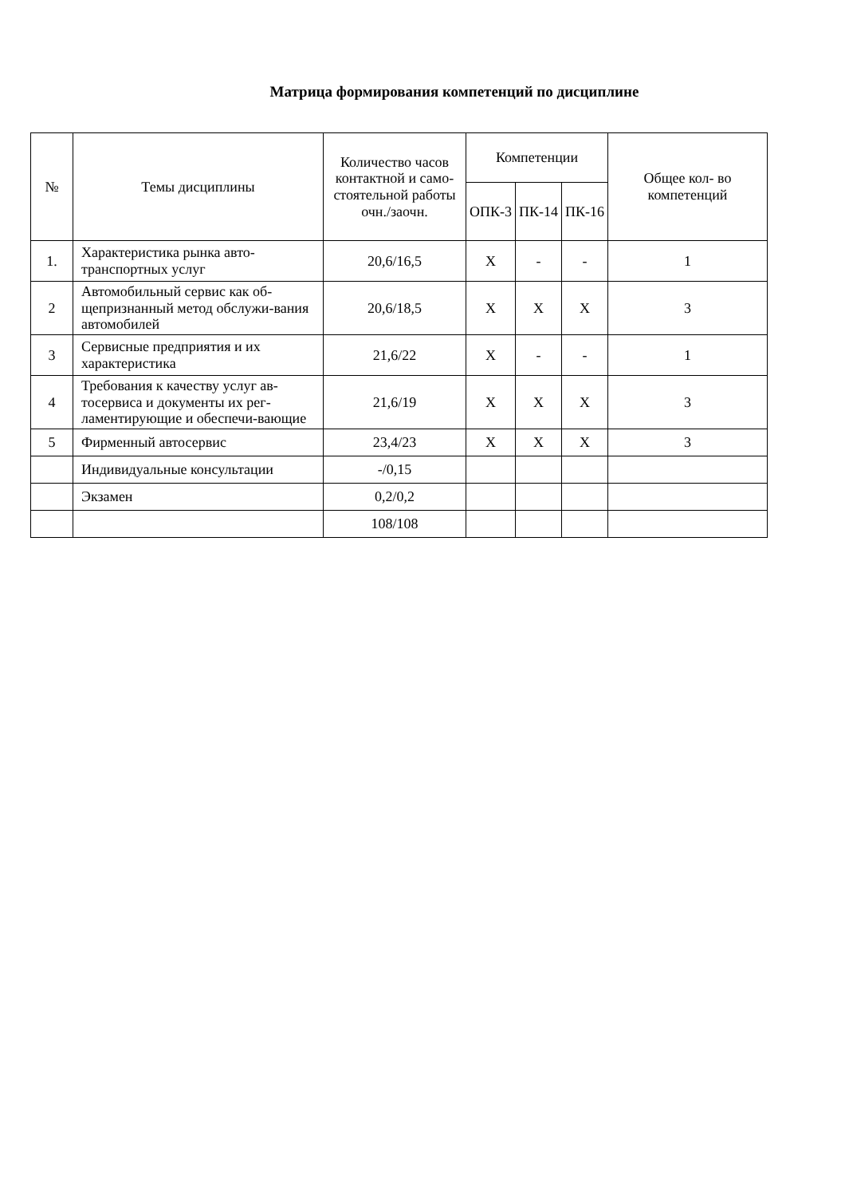Матрица формирования компетенций по дисциплине
| № | Темы дисциплины | Количество часов контактной и само-стоятельной работы очн./заочн. | Компетенции | | | Общее кол- во компетенций |
| --- | --- | --- | --- | --- | --- | --- |
| | | | ОПК-3 | ПК-14 | ПК-16 | |
| 1. | Характеристика рынка авто-транспортных услуг | 20,6/16,5 | X | - | - | 1 |
| 2 | Автомобильный сервис как об-щепризнанный метод обслужи-вания автомобилей | 20,6/18,5 | X | X | X | 3 |
| 3 | Сервисные предприятия и их характеристика | 21,6/22 | X | - | - | 1 |
| 4 | Требования к качеству услуг ав-тосервиса и документы их рег-ламентирующие и обеспечи-вающие | 21,6/19 | X | X | X | 3 |
| 5 | Фирменный автосервис | 23,4/23 | X | X | X | 3 |
| | Индивидуальные консультации | -/0,15 | | | | |
| | Экзамен | 0,2/0,2 | | | | |
| | | 108/108 | | | | |